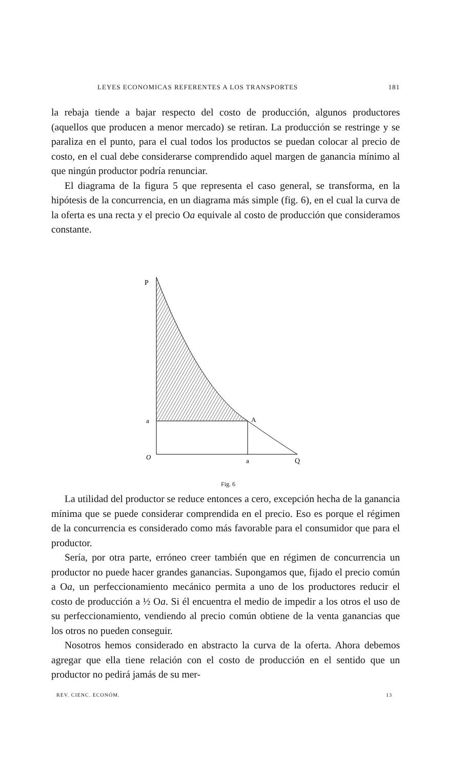LEYES ECONOMICAS REFERENTES A LOS TRANSPORTES 181
la rebaja tiende a bajar respecto del costo de producción, algunos productores (aquellos que producen a menor mercado) se retiran. La producción se restringe y se paraliza en el punto, para el cual todos los productos se puedan colocar al precio de costo, en el cual debe considerarse comprendido aquel margen de ganancia mínimo al que ningún productor podría renunciar.
El diagrama de la figura 5 que representa el caso general, se transforma, en la hipótesis de la concurrencia, en un diagrama más simple (fig. 6), en el cual la curva de la oferta es una recta y el precio Oa equivale al costo de producción que consideramos constante.
P
a
A
O
a
Q
Fig. 6
La utilidad del productor se reduce entonces a cero, excepción hecha de la ganancia mínima que se puede considerar comprendida en el precio. Eso es porque el régimen de la concurrencia es considerado como más favorable para el consumidor que para el productor.
Sería, por otra parte, erróneo creer también que en régimen de concurrencia un productor no puede hacer grandes ganancias. Supongamos que, fijado el precio común a Oa, un perfeccionamiento mecánico permita a uno de los productores reducir el costo de producción a ½ Oa. Si él encuentra el medio de impedir a los otros el uso de su perfeccionamiento, vendiendo al precio común obtiene de la venta ganancias que los otros no pueden conseguir.
Nosotros hemos considerado en abstracto la curva de la oferta. Ahora debemos agregar que ella tiene relación con el costo de producción en el sentido que un productor no pedirá jamás de su mer-
REV. CIENC. ECONÓM. 13